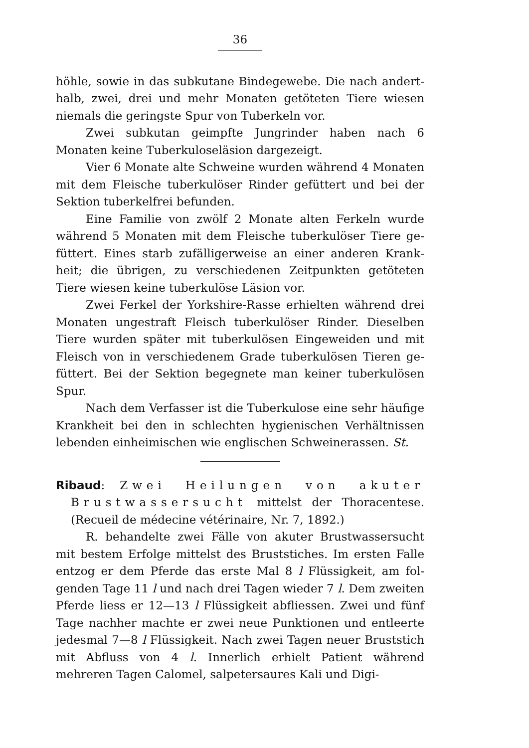36
höhle, sowie in das subkutane Bindegewebe. Die nach andert­halb, zwei, drei und mehr Monaten getöteten Tiere wiesen niemals die geringste Spur von Tuberkeln vor.
Zwei subkutan geimpfte Jungrinder haben nach 6 Monaten keine Tuberkuloseläsion dargezeigt.
Vier 6 Monate alte Schweine wurden während 4 Monaten mit dem Fleische tuberkulöser Rinder gefüttert und bei der Sektion tuberkelfrei befunden.
Eine Familie von zwölf 2 Monate alten Ferkeln wurde während 5 Monaten mit dem Fleische tuberkulöser Tiere ge­füttert. Eines starb zufälligerweise an einer anderen Krank­heit; die übrigen, zu verschiedenen Zeitpunkten getöteten Tiere wiesen keine tuberkulöse Läsion vor.
Zwei Ferkel der Yorkshire-Rasse erhielten während drei Monaten ungestraft Fleisch tuberkulöser Rinder. Dieselben Tiere wurden später mit tuberkulösen Eingeweiden und mit Fleisch von in verschiedenem Grade tuberkulösen Tieren ge­füttert. Bei der Sektion begegnete man keiner tuberkulösen Spur.
Nach dem Verfasser ist die Tuberkulose eine sehr häufige Krankheit bei den in schlechten hygienischen Verhältnissen lebenden einheimischen wie englischen Schweinerassen. St.
Ribaud: Zwei Heilungen von akuter Brust­wassersucht mittelst der Thoracentese. (Recueil de méde­cine vétérinaire, Nr. 7, 1892.)
R. behandelte zwei Fälle von akuter Brustwassersucht mit bestem Erfolge mittelst des Bruststiches. Im ersten Falle entzog er dem Pferde das erste Mal 8 l Flüssigkeit, am fol­genden Tage 11 l und nach drei Tagen wieder 7 l. Dem zweiten Pferde liess er 12—13 l Flüssigkeit abfliessen. Zwei und fünf Tage nachher machte er zwei neue Punktionen und entleerte jedesmal 7—8 l Flüssigkeit. Nach zwei Tagen neuer Bruststich mit Abfluss von 4 l. Innerlich erhielt Patient wäh­rend mehreren Tagen Calomel, salpetersaures Kali und Digi-